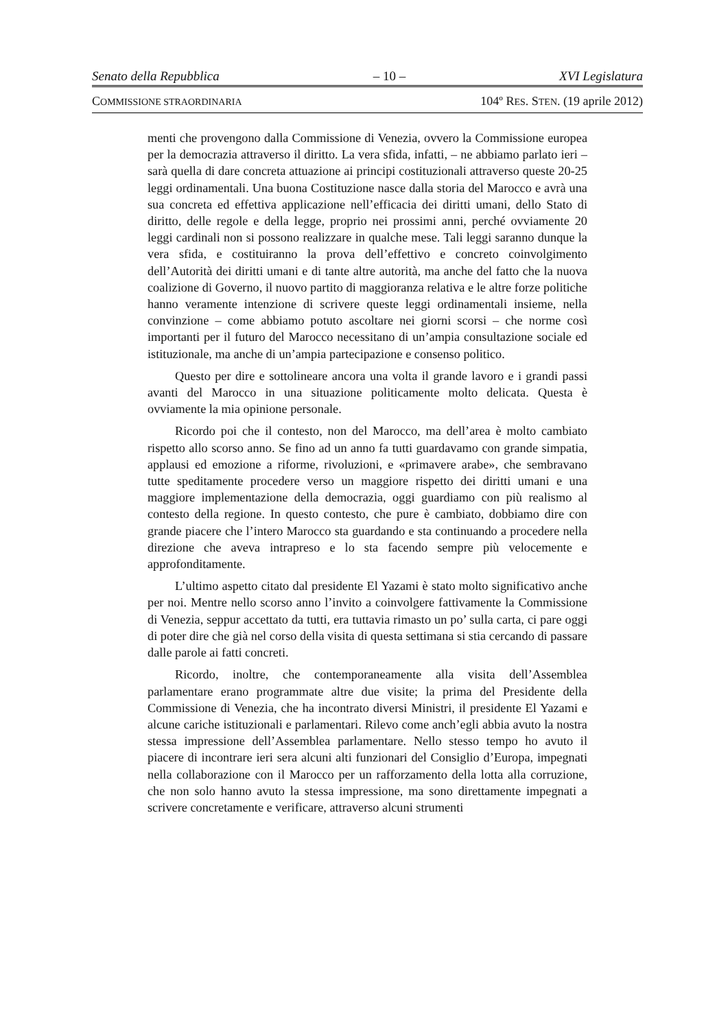Senato della Repubblica – 10 – XVI Legislatura
COMMISSIONE STRAORDINARIA 104º RES. STEN. (19 aprile 2012)
menti che provengono dalla Commissione di Venezia, ovvero la Commissione europea per la democrazia attraverso il diritto. La vera sfida, infatti, – ne abbiamo parlato ieri – sarà quella di dare concreta attuazione ai principi costituzionali attraverso queste 20-25 leggi ordinamentali. Una buona Costituzione nasce dalla storia del Marocco e avrà una sua concreta ed effettiva applicazione nell’efficacia dei diritti umani, dello Stato di diritto, delle regole e della legge, proprio nei prossimi anni, perché ovviamente 20 leggi cardinali non si possono realizzare in qualche mese. Tali leggi saranno dunque la vera sfida, e costituiranno la prova dell’effettivo e concreto coinvolgimento dell’Autorità dei diritti umani e di tante altre autorità, ma anche del fatto che la nuova coalizione di Governo, il nuovo partito di maggioranza relativa e le altre forze politiche hanno veramente intenzione di scrivere queste leggi ordinamentali insieme, nella convinzione – come abbiamo potuto ascoltare nei giorni scorsi – che norme così importanti per il futuro del Marocco necessitano di un’ampia consultazione sociale ed istituzionale, ma anche di un’ampia partecipazione e consenso politico.
Questo per dire e sottolineare ancora una volta il grande lavoro e i grandi passi avanti del Marocco in una situazione politicamente molto delicata. Questa è ovviamente la mia opinione personale.
Ricordo poi che il contesto, non del Marocco, ma dell’area è molto cambiato rispetto allo scorso anno. Se fino ad un anno fa tutti guardavamo con grande simpatia, applausi ed emozione a riforme, rivoluzioni, e «primavere arabe», che sembravano tutte speditamente procedere verso un maggiore rispetto dei diritti umani e una maggiore implementazione della democrazia, oggi guardiamo con più realismo al contesto della regione. In questo contesto, che pure è cambiato, dobbiamo dire con grande piacere che l’intero Marocco sta guardando e sta continuando a procedere nella direzione che aveva intrapreso e lo sta facendo sempre più velocemente e approfonditamente.
L’ultimo aspetto citato dal presidente El Yazami è stato molto significativo anche per noi. Mentre nello scorso anno l’invito a coinvolgere fattivamente la Commissione di Venezia, seppur accettato da tutti, era tuttavia rimasto un po’ sulla carta, ci pare oggi di poter dire che già nel corso della visita di questa settimana si stia cercando di passare dalle parole ai fatti concreti.
Ricordo, inoltre, che contemporaneamente alla visita dell’Assemblea parlamentare erano programmate altre due visite; la prima del Presidente della Commissione di Venezia, che ha incontrato diversi Ministri, il presidente El Yazami e alcune cariche istituzionali e parlamentari. Rilevo come anch’egli abbia avuto la nostra stessa impressione dell’Assemblea parlamentare. Nello stesso tempo ho avuto il piacere di incontrare ieri sera alcuni alti funzionari del Consiglio d’Europa, impegnati nella collaborazione con il Marocco per un rafforzamento della lotta alla corruzione, che non solo hanno avuto la stessa impressione, ma sono direttamente impegnati a scrivere concretamente e verificare, attraverso alcuni strumenti